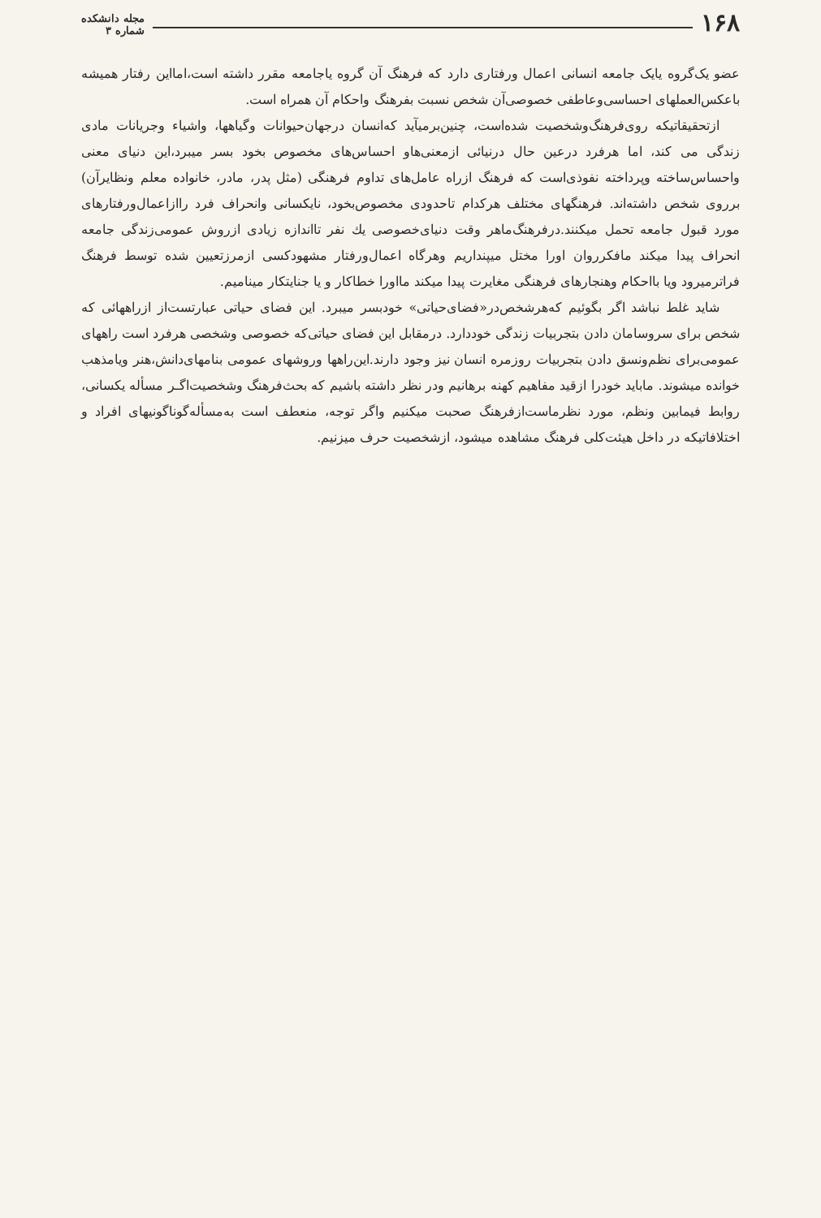۱۶۸
مجله دانشکده
شماره ۳
عضو یک‌گروه یایک جامعه انسانی اعمال ورفتاری دارد که فرهنگ آن گروه یاجامعه مقرر داشته است،امااین رفتار همیشه باعکس‌العملهای احساسی‌وعاطفی خصوصی‌آن شخص نسبت بفرهنگ واحکام آن همراه است.
ازتحقیقاتیکه روی‌فرهنگ‌وشخصیت شده‌است، چنین‌برمیآید که‌انسان درجهان‌حیوانات وگیاهها، واشیاء وجریانات مادی زندگی می کند، اما هرفرد درعین حال درنیائی ازمعنی‌هاو احساس‌های مخصوص بخود بسر میبرد،این دنیای معنی واحساس‌ساخته وپرداخته نفوذی‌است که فرهنگ ازراه عامل‌های تداوم فرهنگی (مثل پدر، مادر، خانواده معلم ونظایرآن) برروی شخص داشته‌اند. فرهنگهای مختلف هرکدام تاحدودی مخصوص‌بخود، نایکسانی وانحراف فرد راازاعمال‌ورفتارهای مورد قبول جامعه تحمل میکنند.درفرهنگ‌ماهر وقت دنیای‌خصوصی یك نفر تااندازه زیادی ازروش عمومی‌زندگی جامعه انحراف پیدا میکند مافکرروان اورا مختل میپنداریم وهرگاه اعمال‌ورفتار مشهودکسی ازمرزتعیین شده توسط فرهنگ فراترمیرود ویا بااحکام وهنجارهای فرهنگی مغایرت پیدا میکند مااورا خطاکار و یا جنایتکار مینامیم.
شاید غلط نباشد اگر بگوئیم که‌هرشخص‌در«فضای‌حیاتی» خودبسر میبرد. این فضای حیاتی عبارتست‌از ازراههائی که شخص برای سروسامان دادن بتجربیات زندگی خوددارد. درمقابل این فضای حیاتی‌که خصوصی وشخصی هرفرد است راههای عمومی‌برای نظم‌ونسق دادن بتجربیات روزمره انسان نیز وجود دارند.این‌راهها وروشهای عمومی بنامهای‌دانش،هنر ویامذهب خوانده میشوند. ماباید خودرا ازقید مفاهیم کهنه برهانیم ودر نظر داشته باشیم که بحث‌فرهنگ وشخصیت‌اگـر مسأله یکسانی، روابط فیمابین ونظم، مورد نظرماست‌ازفرهنگ صحبت میکنیم واگر توجه، منعطف است به‌مسأله‌گوناگونیهای افراد و اختلافاتیکه در داخل هیئت‌کلی فرهنگ مشاهده میشود، ازشخصیت حرف میزنیم.